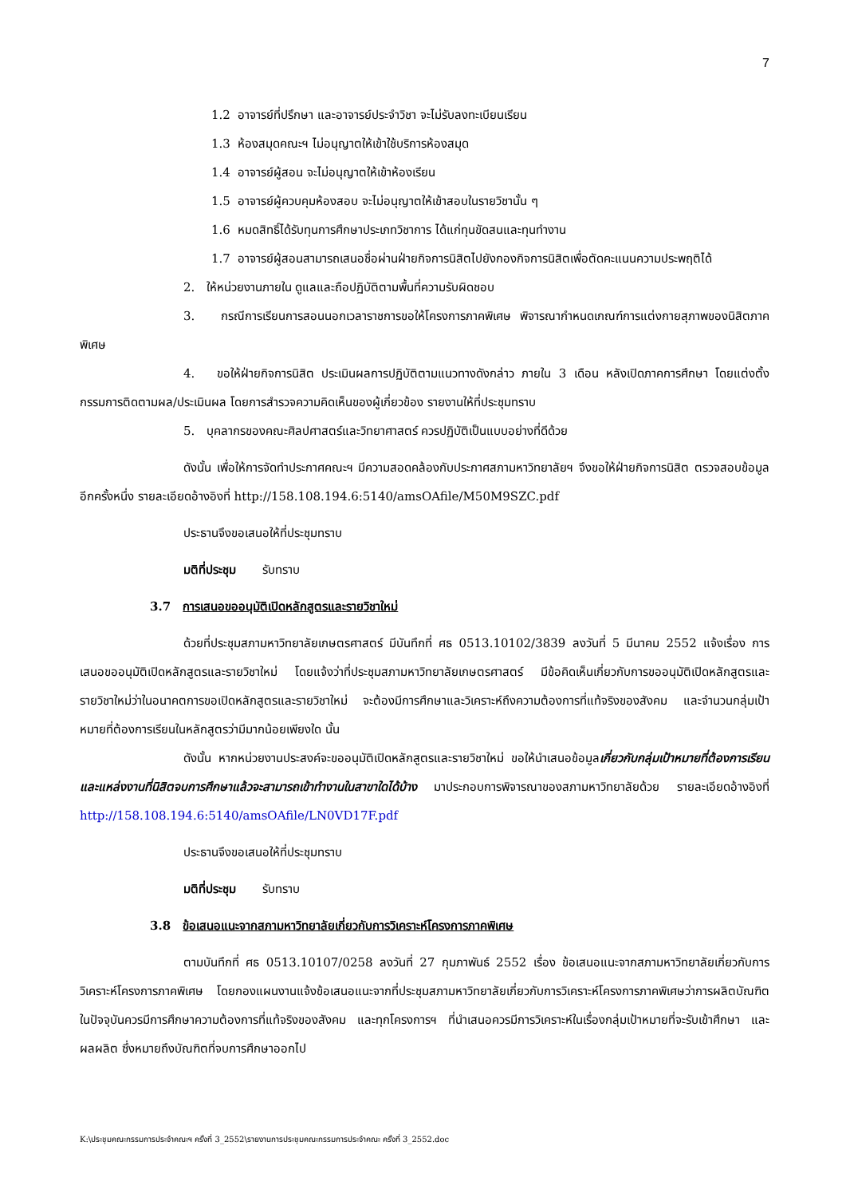7
1.2 อาจารย์ที่ปรึกษา และอาจารย์ประจำวิชา จะไม่รับลงทะเบียนเรียน
1.3 ห้องสมุดคณะฯ ไม่อนุญาตให้เข้าใช้บริการห้องสมุด
1.4 อาจารย์ผู้สอน จะไม่อนุญาตให้เข้าห้องเรียน
1.5 อาจารย์ผู้ควบคุมห้องสอบ จะไม่อนุญาตให้เข้าสอบในรายวิชานั้น ๆ
1.6 หมดสิทธิ์ได้รับทุนการศึกษาประเภทวิชาการ ได้แก่ทุนขัดสนและทุนทำงาน
1.7 อาจารย์ผู้สอนสามารถเสนอชื่อผ่านฝ่ายกิจการนิสิตไปยังกองกิจการนิสิตเพื่อตัดคะแนนความประพฤติได้
2. ให้หน่วยงานภายใน ดูแลและถือปฏิบัติตามพื้นที่ความรับผิดชอบ
3. กรณีการเรียนการสอนนอกเวลาราชการขอให้โครงการภาคพิเศษ พิจารณากำหนดเกณฑ์การแต่งกายสุภาพของนิสิตภาคพิเศษ
4. ขอให้ฝ่ายกิจการนิสิต ประเมินผลการปฏิบัติตามแนวทางดังกล่าว ภายใน 3 เดือน หลังเปิดภาคการศึกษา โดยแต่งตั้งกรรมการติดตามผล/ประเมินผล โดยการสำรวจความคิดเห็นของผู้เกี่ยวข้อง รายงานให้ที่ประชุมทราบ
5. บุคลากรของคณะศิลปศาสตร์และวิทยาศาสตร์ ควรปฏิบัติเป็นแบบอย่างที่ดีด้วย
ดังนั้น เพื่อให้การจัดทำประกาศคณะฯ มีความสอดคล้องกับประกาศสภามหาวิทยาลัยฯ จึงขอให้ฝ่ายกิจการนิสิต ตรวจสอบข้อมูลอีกครั้งหนึ่ง รายละเอียดอ้างอิงที่ http://158.108.194.6:5140/amsOAfile/M50M9SZC.pdf
ประธานจึงขอเสนอให้ที่ประชุมทราบ
มติที่ประชุม รับทราบ
3.7 การเสนอขออนุมัติเปิดหลักสูตรและรายวิชาใหม่
ด้วยที่ประชุมสภามหาวิทยาลัยเกษตรศาสตร์ มีบันทึกที่ ศธ 0513.10102/3839 ลงวันที่ 5 มีนาคม 2552 แจ้งเรื่อง การเสนอขออนุมัติเปิดหลักสูตรและรายวิชาใหม่ โดยแจ้งว่าที่ประชุมสภามหาวิทยาลัยเกษตรศาสตร์ มีข้อคิดเห็นเกี่ยวกับการขออนุมัติเปิดหลักสูตรและรายวิชาใหม่ว่าในอนาคตการขอเปิดหลักสูตรและรายวิชาใหม่ จะต้องมีการศึกษาและวิเคราะห์ถึงความต้องการที่แท้จริงของสังคม และจำนวนกลุ่มเป้าหมายที่ต้องการเรียนในหลักสูตรว่ามีมากน้อยเพียงใด นั้น
ดังนั้น หากหน่วยงานประสงค์จะขออนุมัติเปิดหลักสูตรและรายวิชาใหม่ ขอให้นำเสนอข้อมูลเกี่ยวกับกลุ่มเป้าหมายที่ต้องการเรียน และแหล่งงานที่นิสิตจบการศึกษาแล้วจะสามารถเข้าทำงานในสาขาใดได้บ้าง มาประกอบการพิจารณาของสภามหาวิทยาลัยด้วย รายละเอียดอ้างอิงที่ http://158.108.194.6:5140/amsOAfile/LN0VD17F.pdf
ประธานจึงขอเสนอให้ที่ประชุมทราบ
มติที่ประชุม รับทราบ
3.8 ข้อเสนอแนะจากสภามหาวิทยาลัยเกี่ยวกับการวิเคราะห์โครงการภาคพิเศษ
ตามบันทึกที่ ศธ 0513.10107/0258 ลงวันที่ 27 กุมภาพันธ์ 2552 เรื่อง ข้อเสนอแนะจากสภามหาวิทยาลัยเกี่ยวกับการวิเคราะห์โครงการภาคพิเศษ โดยกองแผนงานแจ้งข้อเสนอแนะจากที่ประชุมสภามหาวิทยาลัยเกี่ยวกับการวิเคราะห์โครงการภาคพิเศษว่าการผลิตบัณฑิตในปัจจุบันควรมีการศึกษาความต้องการที่แท้จริงของสังคม และทุกโครงการฯ ที่นำเสนอควรมีการวิเคราะห์ในเรื่องกลุ่มเป้าหมายที่จะรับเข้าศึกษา และผลผลิต ซึ่งหมายถึงบัณฑิตที่จบการศึกษาออกไป
K:\ประชุมคณะกรรมการประจำคณะฯ ครั้งที่ 3_2552\รายงานการประชุมคณะกรรมการประจำคณะ ครั้งที่ 3_2552.doc